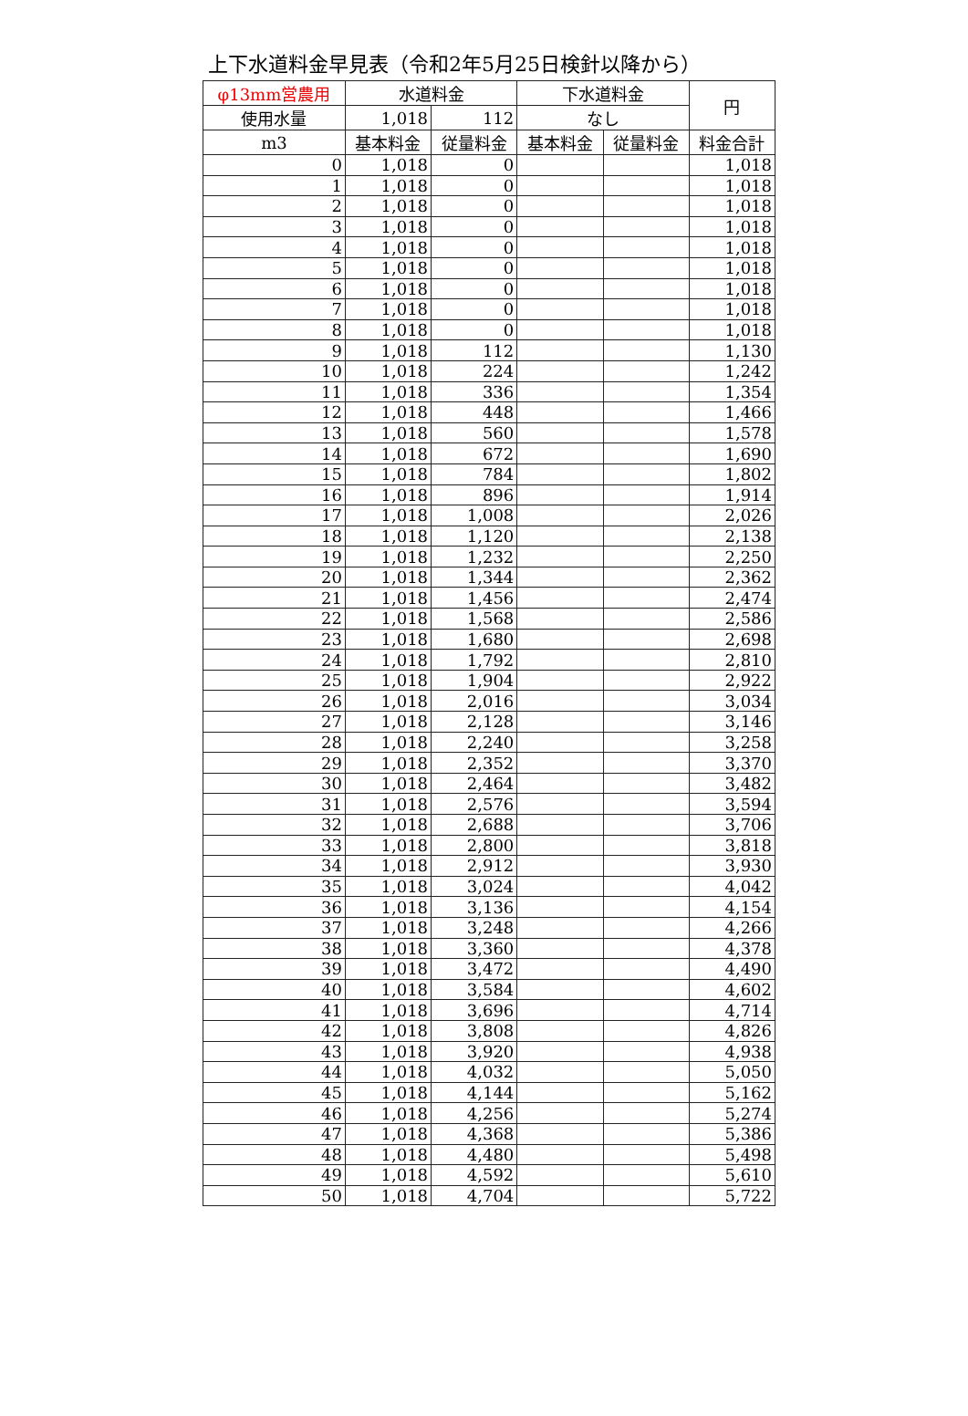上下水道料金早見表（令和2年5月25日検針以降から）
| φ13mm営農用 | 水道料金 | | 下水道料金 | | 円 |
| --- | --- | --- | --- | --- | --- |
| 使用水量 | 1,018 | 112 | なし | | |
| m3 | 基本料金 | 従量料金 | 基本料金 | 従量料金 | 料金合計 |
| 0 | 1,018 | 0 | | | 1,018 |
| 1 | 1,018 | 0 | | | 1,018 |
| 2 | 1,018 | 0 | | | 1,018 |
| 3 | 1,018 | 0 | | | 1,018 |
| 4 | 1,018 | 0 | | | 1,018 |
| 5 | 1,018 | 0 | | | 1,018 |
| 6 | 1,018 | 0 | | | 1,018 |
| 7 | 1,018 | 0 | | | 1,018 |
| 8 | 1,018 | 0 | | | 1,018 |
| 9 | 1,018 | 112 | | | 1,130 |
| 10 | 1,018 | 224 | | | 1,242 |
| 11 | 1,018 | 336 | | | 1,354 |
| 12 | 1,018 | 448 | | | 1,466 |
| 13 | 1,018 | 560 | | | 1,578 |
| 14 | 1,018 | 672 | | | 1,690 |
| 15 | 1,018 | 784 | | | 1,802 |
| 16 | 1,018 | 896 | | | 1,914 |
| 17 | 1,018 | 1,008 | | | 2,026 |
| 18 | 1,018 | 1,120 | | | 2,138 |
| 19 | 1,018 | 1,232 | | | 2,250 |
| 20 | 1,018 | 1,344 | | | 2,362 |
| 21 | 1,018 | 1,456 | | | 2,474 |
| 22 | 1,018 | 1,568 | | | 2,586 |
| 23 | 1,018 | 1,680 | | | 2,698 |
| 24 | 1,018 | 1,792 | | | 2,810 |
| 25 | 1,018 | 1,904 | | | 2,922 |
| 26 | 1,018 | 2,016 | | | 3,034 |
| 27 | 1,018 | 2,128 | | | 3,146 |
| 28 | 1,018 | 2,240 | | | 3,258 |
| 29 | 1,018 | 2,352 | | | 3,370 |
| 30 | 1,018 | 2,464 | | | 3,482 |
| 31 | 1,018 | 2,576 | | | 3,594 |
| 32 | 1,018 | 2,688 | | | 3,706 |
| 33 | 1,018 | 2,800 | | | 3,818 |
| 34 | 1,018 | 2,912 | | | 3,930 |
| 35 | 1,018 | 3,024 | | | 4,042 |
| 36 | 1,018 | 3,136 | | | 4,154 |
| 37 | 1,018 | 3,248 | | | 4,266 |
| 38 | 1,018 | 3,360 | | | 4,378 |
| 39 | 1,018 | 3,472 | | | 4,490 |
| 40 | 1,018 | 3,584 | | | 4,602 |
| 41 | 1,018 | 3,696 | | | 4,714 |
| 42 | 1,018 | 3,808 | | | 4,826 |
| 43 | 1,018 | 3,920 | | | 4,938 |
| 44 | 1,018 | 4,032 | | | 5,050 |
| 45 | 1,018 | 4,144 | | | 5,162 |
| 46 | 1,018 | 4,256 | | | 5,274 |
| 47 | 1,018 | 4,368 | | | 5,386 |
| 48 | 1,018 | 4,480 | | | 5,498 |
| 49 | 1,018 | 4,592 | | | 5,610 |
| 50 | 1,018 | 4,704 | | | 5,722 |